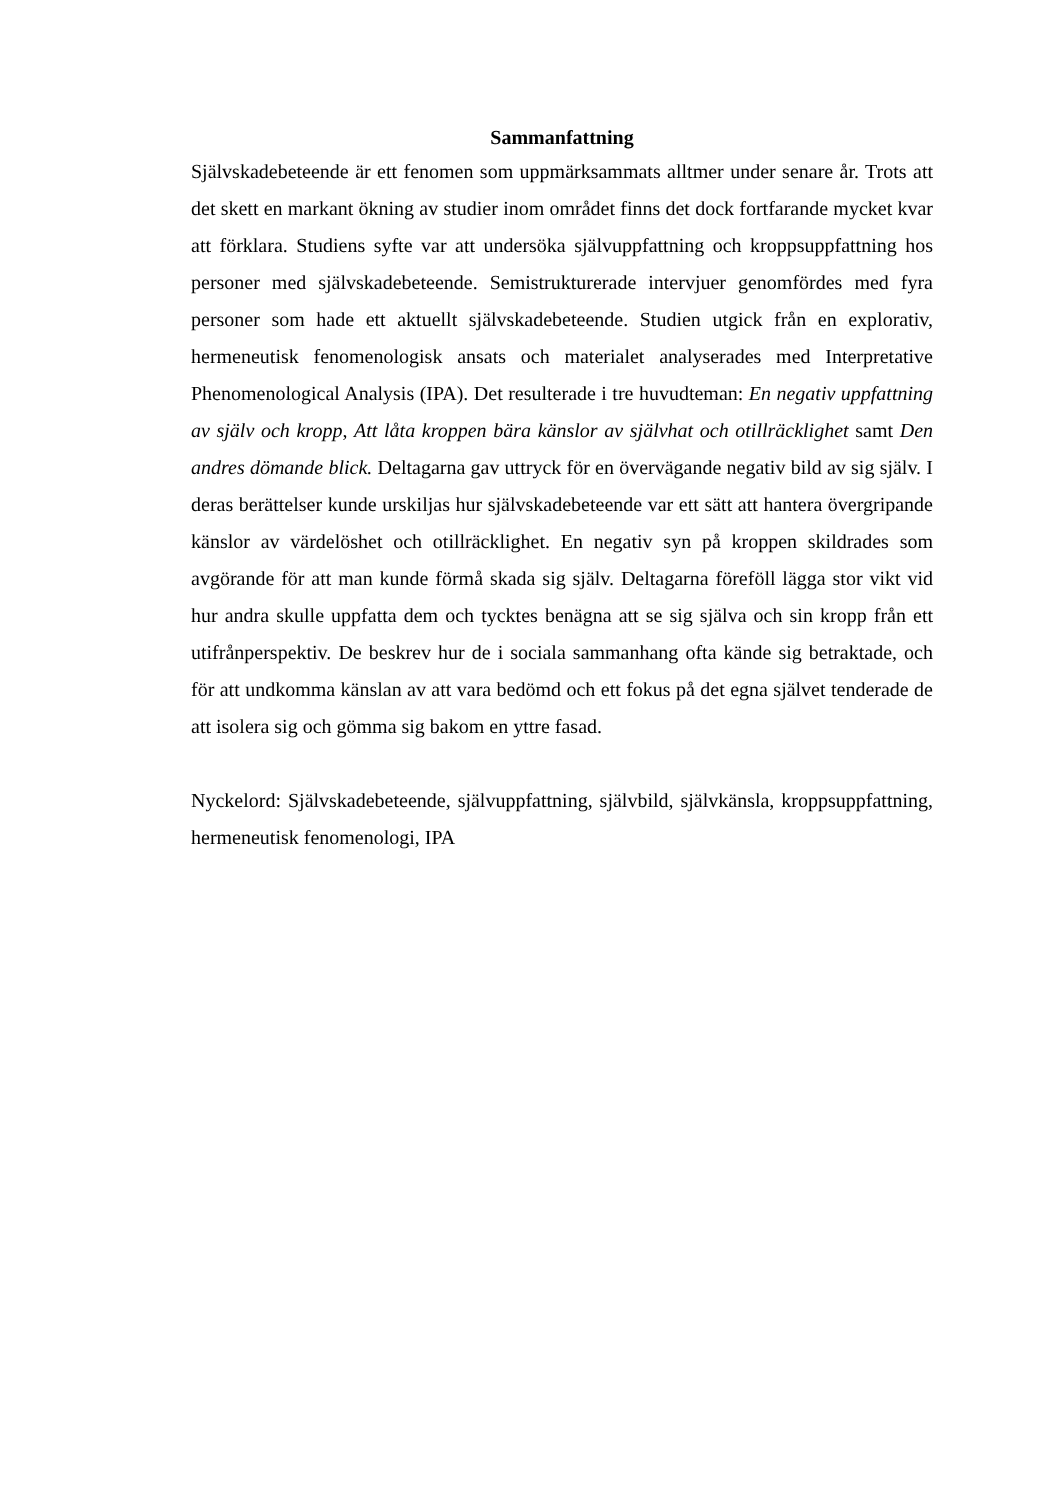Sammanfattning
Självskadebeteende är ett fenomen som uppmärksammats alltmer under senare år. Trots att det skett en markant ökning av studier inom området finns det dock fortfarande mycket kvar att förklara. Studiens syfte var att undersöka självuppfattning och kroppsuppfattning hos personer med självskadebeteende. Semistrukturerade intervjuer genomfördes med fyra personer som hade ett aktuellt självskadebeteende. Studien utgick från en explorativ, hermeneutisk fenomenologisk ansats och materialet analyserades med Interpretative Phenomenological Analysis (IPA). Det resulterade i tre huvudteman: En negativ uppfattning av själv och kropp, Att låta kroppen bära känslor av självhat och otillräcklighet samt Den andres dömande blick. Deltagarna gav uttryck för en övervägande negativ bild av sig själv. I deras berättelser kunde urskiljas hur självskadebeteende var ett sätt att hantera övergripande känslor av värdelöshet och otillräcklighet. En negativ syn på kroppen skildrades som avgörande för att man kunde förmå skada sig själv. Deltagarna föreföll lägga stor vikt vid hur andra skulle uppfatta dem och tycktes benägna att se sig själva och sin kropp från ett utifrånperspektiv. De beskrev hur de i sociala sammanhang ofta kände sig betraktade, och för att undkomma känslan av att vara bedömd och ett fokus på det egna självet tenderade de att isolera sig och gömma sig bakom en yttre fasad.
Nyckelord: Självskadebeteende, självuppfattning, självbild, självkänsla, kroppsuppfattning, hermeneutisk fenomenologi, IPA